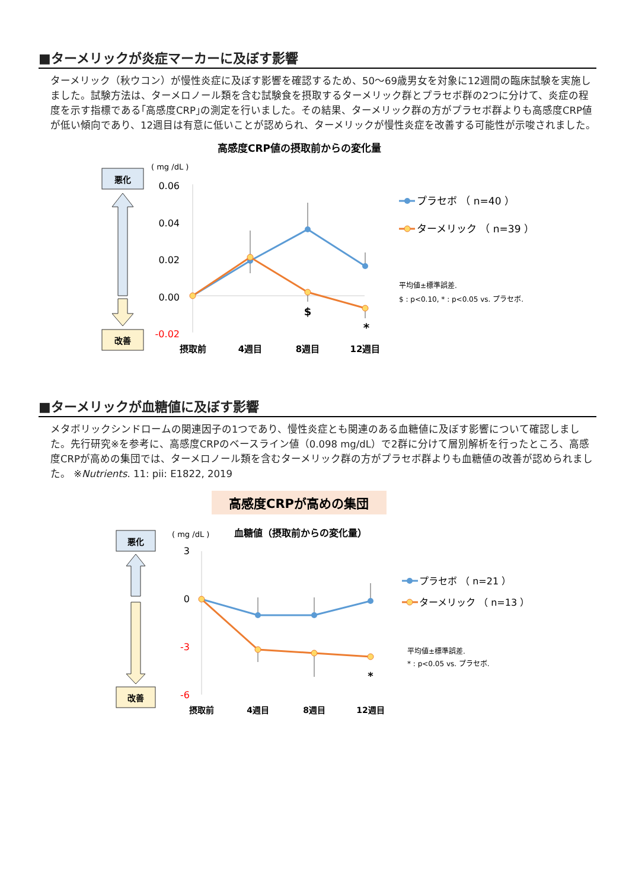■ターメリックが炎症マーカーに及ぼす影響
ターメリック（秋ウコン）が慢性炎症に及ぼす影響を確認するため、50～69歳男女を対象に12週間の臨床試験を実施しました。試験方法は、ターメロノール類を含む試験食を摂取するターメリック群とプラセボ群の2つに分けて、炎症の程度を示す指標である｢高感度CRP｣の測定を行いました。その結果、ターメリック群の方がプラセボ群よりも高感度CRP値が低い傾向であり、12週目は有意に低いことが認められ、ターメリックが慢性炎症を改善する可能性が示唆されました。
高感度CRP値の摂取前からの変化量
( mg /dL )
悪化
改善
0.06
0.04
0.02
0.00
-0.02
$
*
摂取前
4週目
8週目
12週目
プラセボ （ n=40 ）
ターメリック （ n=39 ）
平均値±標準誤差.
$ : p<0.10, * : p<0.05 vs. プラセボ.
■ターメリックが血糖値に及ぼす影響
メタボリックシンドロームの関連因子の1つであり、慢性炎症とも関連のある血糖値に及ぼす影響について確認しました。先行研究※を参考に、高感度CRPのベースライン値（0.098 mg/dL）で2群に分けて層別解析を行ったところ、高感度CRPが高めの集団では、ターメロノール類を含むターメリック群の方がプラセボ群よりも血糖値の改善が認められました。 ※Nutrients. 11: pii: E1822, 2019
高感度CRPが高めの集団
( mg /dL )
血糖値（摂取前からの変化量）
悪化
改善
3
0
-3
-6
*
摂取前
4週目
8週目
12週目
プラセボ （ n=21 ）
ターメリック （ n=13 ）
平均値±標準誤差.
* : p<0.05 vs. プラセボ.